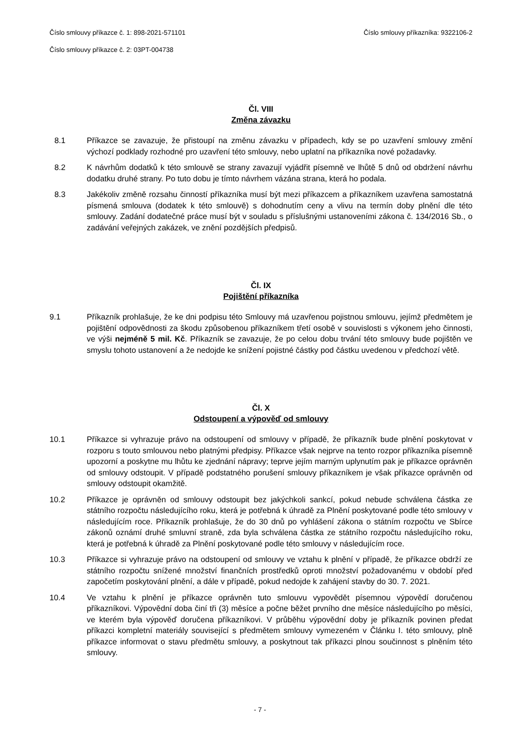Číslo smlouvy příkazce č. 1: 898-2021-571101 Číslo smlouvy příkazníka: 9322106-2
Číslo smlouvy příkazce č. 2: 03PT-004738
Čl. VIII
Změna závazku
8.1 Příkazce se zavazuje, že přistoupí na změnu závazku v případech, kdy se po uzavření smlouvy změní výchozí podklady rozhodné pro uzavření této smlouvy, nebo uplatní na příkazníka nové požadavky.
8.2 K návrhům dodatků k této smlouvě se strany zavazují vyjádřit písemně ve lhůtě 5 dnů od obdržení návrhu dodatku druhé strany. Po tuto dobu je tímto návrhem vázána strana, která ho podala.
8.3 Jakékoliv změně rozsahu činností příkazníka musí být mezi příkazcem a příkazníkem uzavřena samostatná písmená smlouva (dodatek k této smlouvě) s dohodnutím ceny a vlivu na termín doby plnění dle této smlouvy. Zadání dodatečné práce musí být v souladu s příslušnými ustanoveními zákona č. 134/2016 Sb., o zadávání veřejných zakázek, ve znění pozdějších předpisů.
Čl. IX
Pojištění příkazníka
9.1 Příkazník prohlašuje, že ke dni podpisu této Smlouvy má uzavřenou pojistnou smlouvu, jejímž předmětem je pojištění odpovědnosti za škodu způsobenou příkazníkem třetí osobě v souvislosti s výkonem jeho činnosti, ve výši nejméně 5 mil. Kč. Příkazník se zavazuje, že po celou dobu trvání této smlouvy bude pojištěn ve smyslu tohoto ustanovení a že nedojde ke snížení pojistné částky pod částku uvedenou v předchozí větě.
Čl. X
Odstoupení a výpověď od smlouvy
10.1 Příkazce si vyhrazuje právo na odstoupení od smlouvy v případě, že příkazník bude plnění poskytovat v rozporu s touto smlouvou nebo platnými předpisy. Příkazce však nejprve na tento rozpor příkazníka písemně upozorní a poskytne mu lhůtu ke zjednání nápravy; teprve jejím marným uplynutím pak je příkazce oprávněn od smlouvy odstoupit. V případě podstatného porušení smlouvy příkazníkem je však příkazce oprávněn od smlouvy odstoupit okamžitě.
10.2 Příkazce je oprávněn od smlouvy odstoupit bez jakýchkoli sankcí, pokud nebude schválena částka ze státního rozpočtu následujícího roku, která je potřebná k úhradě za Plnění poskytované podle této smlouvy v následujícím roce. Příkazník prohlašuje, že do 30 dnů po vyhlášení zákona o státním rozpočtu ve Sbírce zákonů oznámí druhé smluvní straně, zda byla schválena částka ze státního rozpočtu následujícího roku, která je potřebná k úhradě za Plnění poskytované podle této smlouvy v následujícím roce.
10.3 Příkazce si vyhrazuje právo na odstoupení od smlouvy ve vztahu k plnění v případě, že příkazce obdrží ze státního rozpočtu snížené množství finančních prostředků oproti množství požadovanému v období před započetím poskytování plnění, a dále v případě, pokud nedojde k zahájení stavby do 30. 7. 2021.
10.4 Ve vztahu k plnění je příkazce oprávněn tuto smlouvu vypovědět písemnou výpovědí doručenou příkazníkovi. Výpovědní doba činí tři (3) měsíce a počne běžet prvního dne měsíce následujícího po měsíci, ve kterém byla výpověď doručena příkazníkovi. V průběhu výpovědní doby je příkazník povinen předat příkazci kompletní materiály související s předmětem smlouvy vymezeném v Článku I. této smlouvy, plně příkazce informovat o stavu předmětu smlouvy, a poskytnout tak příkazci plnou součinnost s plněním této smlouvy.
- 7 -